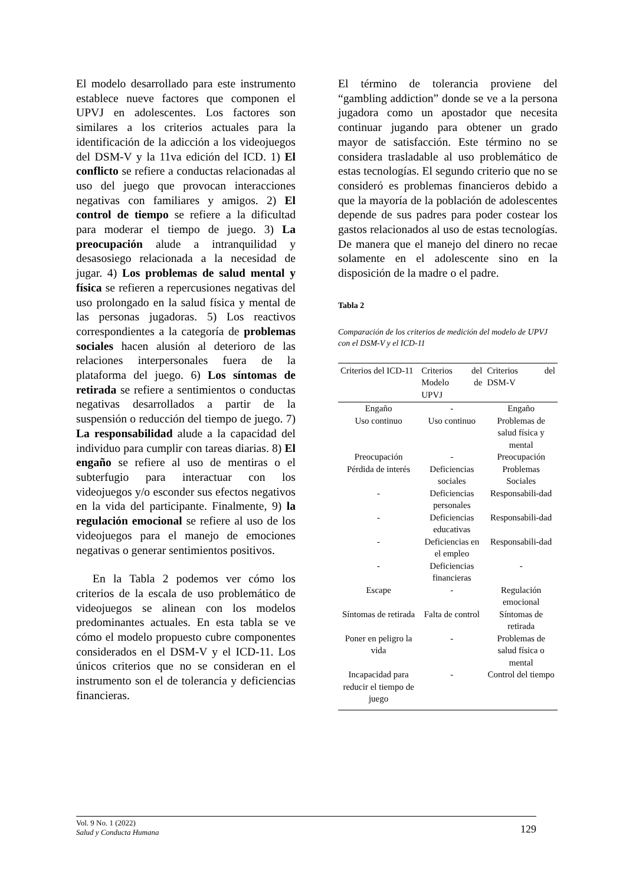El modelo desarrollado para este instrumento establece nueve factores que componen el UPVJ en adolescentes. Los factores son similares a los criterios actuales para la identificación de la adicción a los videojuegos del DSM-V y la 11va edición del ICD. 1) El conflicto se refiere a conductas relacionadas al uso del juego que provocan interacciones negativas con familiares y amigos. 2) El control de tiempo se refiere a la dificultad para moderar el tiempo de juego. 3) La preocupación alude a intranquilidad y desasosiego relacionada a la necesidad de jugar. 4) Los problemas de salud mental y física se refieren a repercusiones negativas del uso prolongado en la salud física y mental de las personas jugadoras. 5) Los reactivos correspondientes a la categoría de problemas sociales hacen alusión al deterioro de las relaciones interpersonales fuera de la plataforma del juego. 6) Los síntomas de retirada se refiere a sentimientos o conductas negativas desarrollados a partir de la suspensión o reducción del tiempo de juego. 7) La responsabilidad alude a la capacidad del individuo para cumplir con tareas diarias. 8) El engaño se refiere al uso de mentiras o el subterfugio para interactuar con los videojuegos y/o esconder sus efectos negativos en la vida del participante. Finalmente, 9) la regulación emocional se refiere al uso de los videojuegos para el manejo de emociones negativas o generar sentimientos positivos.
En la Tabla 2 podemos ver cómo los criterios de la escala de uso problemático de videojuegos se alinean con los modelos predominantes actuales. En esta tabla se ve cómo el modelo propuesto cubre componentes considerados en el DSM-V y el ICD-11. Los únicos criterios que no se consideran en el instrumento son el de tolerancia y deficiencias financieras.
El término de tolerancia proviene del “gambling addiction” donde se ve a la persona jugadora como un apostador que necesita continuar jugando para obtener un grado mayor de satisfacción. Este término no se considera trasladable al uso problemático de estas tecnologías. El segundo criterio que no se consideró es problemas financieros debido a que la mayoría de la población de adolescentes depende de sus padres para poder costear los gastos relacionados al uso de estas tecnologías. De manera que el manejo del dinero no recae solamente en el adolescente sino en la disposición de la madre o el padre.
Tabla 2
Comparación de los criterios de medición del modelo de UPVJ con el DSM-V y el ICD-11
| Criterios del ICD-11 | Criterios del Modelo de UPVJ | Criterios del DSM-V |
| --- | --- | --- |
| Engaño | - | Engaño |
| Uso continuo | Uso continuo | Problemas de salud física y mental |
| Preocupación | - | Preocupación |
| Pérdida de interés | Deficiencias sociales | Problemas Sociales |
| - | Deficiencias personales | Responsabili-dad |
| - | Deficiencias educativas | Responsabili-dad |
| - | Deficiencias en el empleo | Responsabili-dad |
| - | Deficiencias financieras | - |
| Escape | - | Regulación emocional |
| Síntomas de retirada | Falta de control | Síntomas de retirada |
| Poner en peligro la vida | - | Problemas de salud física o mental |
| Incapacidad para reducir el tiempo de juego | - | Control del tiempo |
Vol. 9 No. 1 (2022)
Salud y Conducta Humana
129